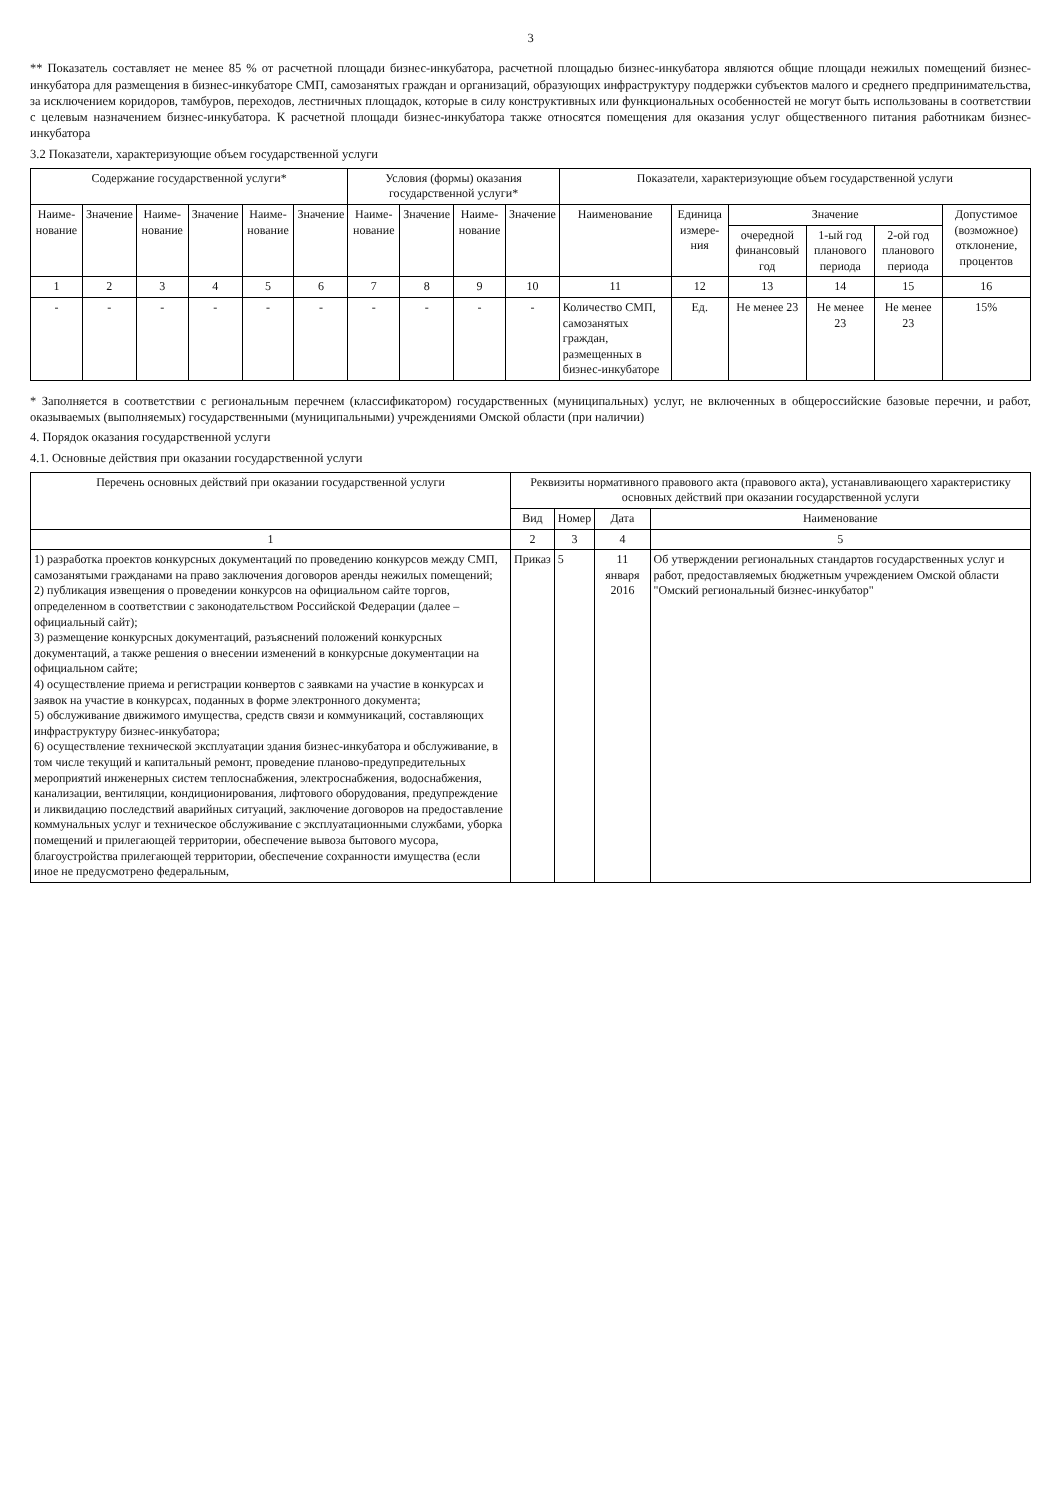3
** Показатель составляет не менее 85 % от расчетной площади бизнес-инкубатора, расчетной площадью бизнес-инкубатора являются общие площади нежилых помещений бизнес-инкубатора для размещения в бизнес-инкубаторе СМП, самозанятых граждан и организаций, образующих инфраструктуру поддержки субъектов малого и среднего предпринимательства, за исключением коридоров, тамбуров, переходов, лестничных площадок, которые в силу конструктивных или функциональных особенностей не могут быть использованы в соответствии с целевым назначением бизнес-инкубатора. К расчетной площади бизнес-инкубатора также относятся помещения для оказания услуг общественного питания работникам бизнес-инкубатора
3.2 Показатели, характеризующие объем государственной услуги
| Содержание государственной услуги* | | | | | | Условия (формы) оказания государственной услуги* | | | | Показатели, характеризующие объем государственной услуги | | | | | |
| --- | --- | --- | --- | --- | --- | --- | --- | --- | --- | --- | --- | --- | --- | --- | --- |
| Наиме-нование | Значение | Наиме-нование | Значение | Наиме-нование | Значение | Наиме-нование | Значение | Наиме-нование | Значение | Наименование | Единица измере-ния | Значение | | | Допустимое (возможное) отклонение, процентов |
| | | | | | | | | | | | | очередной финансовый год | 1-ый год планового периода | 2-ой год планового периода | |
| 1 | 2 | 3 | 4 | 5 | 6 | 7 | 8 | 9 | 10 | 11 | 12 | 13 | 14 | 15 | 16 |
| - | - | - | - | - | - | - | - | - | - | Количество СМП, самозанятых граждан, размещенных в бизнес-инкубаторе | Ед. | Не менее 23 | Не менее 23 | Не менее 23 | 15% |
* Заполняется в соответствии с региональным перечнем (классификатором) государственных (муниципальных) услуг, не включенных в общероссийские базовые перечни, и работ, оказываемых (выполняемых) государственными (муниципальными) учреждениями Омской области (при наличии)
4. Порядок оказания государственной услуги
4.1. Основные действия при оказании государственной услуги
| Перечень основных действий при оказании государственной услуги | Реквизиты нормативного правового акта (правового акта), устанавливающего характеристику основных действий при оказании государственной услуги | | | |
| --- | --- | --- | --- | --- |
| | Вид | Номер | Дата | Наименование |
| 1 | 2 | 3 | 4 | 5 |
| 1) разработка проектов конкурсных документаций по проведению конкурсов между СМП, самозанятыми гражданами на право заключения договоров аренды нежилых помещений; 2) публикация извещения о проведении конкурсов на официальном сайте торгов, определенном в соответствии с законодательством Российской Федерации (далее – официальный сайт); 3) размещение конкурсных документаций, разъяснений положений конкурсных документаций, а также решения о внесении изменений в конкурсные документации на официальном сайте; 4) осуществление приема и регистрации конвертов с заявками на участие в конкурсах и заявок на участие в конкурсах, поданных в форме электронного документа; 5) обслуживание движимого имущества, средств связи и коммуникаций, составляющих инфраструктуру бизнес-инкубатора; 6) осуществление технической эксплуатации здания бизнес-инкубатора и обслуживание, в том числе текущий и капитальный ремонт, проведение планово-предупредительных мероприятий инженерных систем теплоснабжения, электроснабжения, водоснабжения, канализации, вентиляции, кондиционирования, лифтового оборудования, предупреждение и ликвидацию последствий аварийных ситуаций, заключение договоров на предоставление коммунальных услуг и техническое обслуживание с эксплуатационными службами, уборка помещений и прилегающей территории, обеспечение вывоза бытового мусора, благоустройства прилегающей территории, обеспечение сохранности имущества (если иное не предусмотрено федеральным, | Приказ | 5 | 11 января 2016 | Об утверждении региональных стандартов государственных услуг и работ, предоставляемых бюджетным учреждением Омской области "Омский региональный бизнес-инкубатор" |